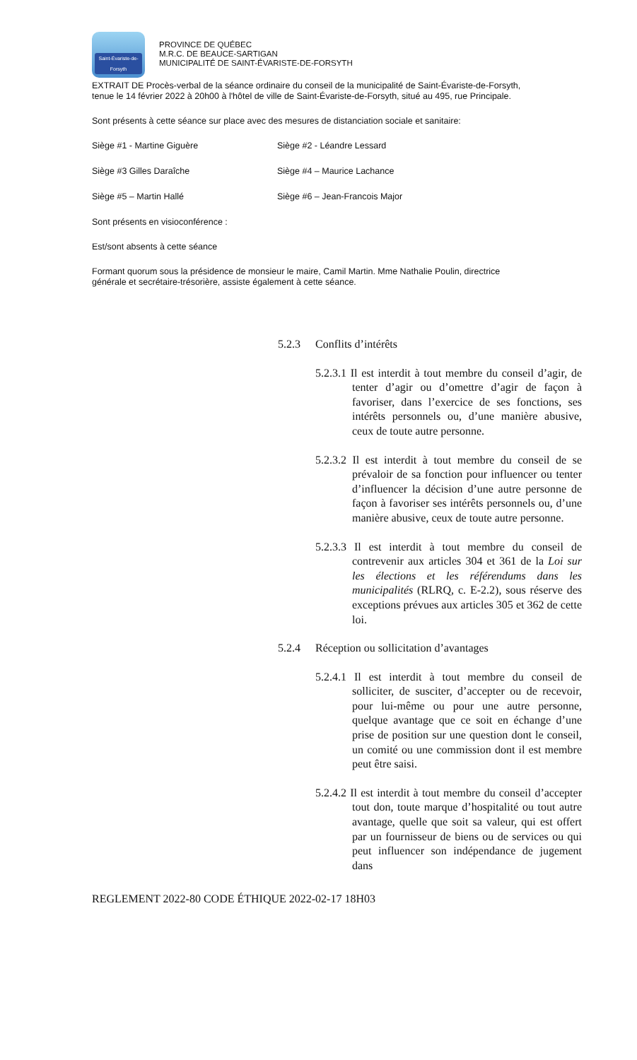Saint-Évariste-de-Forsyth
PROVINCE DE QUÉBEC
M.R.C. DE BEAUCE-SARTIGAN
MUNICIPALITÉ DE SAINT-ÉVARISTE-DE-FORSYTH
EXTRAIT DE Procès-verbal de la séance ordinaire du conseil de la municipalité de Saint-Évariste-de-Forsyth, tenue le 14 février 2022 à 20h00 à l'hôtel de ville de Saint-Évariste-de-Forsyth, situé au 495, rue Principale.
Sont présents à cette séance sur place avec des mesures de distanciation sociale et sanitaire:
Siège #1 - Martine Giguère
Siège #2 - Léandre Lessard
Siège #3 Gilles Daraîche
Siège #4 – Maurice Lachance
Siège #5 – Martin Hallé
Siège #6 – Jean-Francois Major
Sont présents en visioconférence :
Est/sont absents à cette séance
Formant quorum sous la présidence de monsieur le maire, Camil Martin. Mme Nathalie Poulin, directrice générale et secrétaire-trésorière, assiste également à cette séance.
5.2.3 Conflits d’intérêts
5.2.3.1 Il est interdit à tout membre du conseil d’agir, de tenter d’agir ou d’omettre d’agir de façon à favoriser, dans l’exercice de ses fonctions, ses intérêts personnels ou, d’une manière abusive, ceux de toute autre personne.
5.2.3.2 Il est interdit à tout membre du conseil de se prévaloir de sa fonction pour influencer ou tenter d’influencer la décision d’une autre personne de façon à favoriser ses intérêts personnels ou, d’une manière abusive, ceux de toute autre personne.
5.2.3.3 Il est interdit à tout membre du conseil de contrevenir aux articles 304 et 361 de la Loi sur les élections et les référendums dans les municipalités (RLRQ, c. E-2.2), sous réserve des exceptions prévues aux articles 305 et 362 de cette loi.
5.2.4 Réception ou sollicitation d’avantages
5.2.4.1 Il est interdit à tout membre du conseil de solliciter, de susciter, d’accepter ou de recevoir, pour lui-même ou pour une autre personne, quelque avantage que ce soit en échange d’une prise de position sur une question dont le conseil, un comité ou une commission dont il est membre peut être saisi.
5.2.4.2 Il est interdit à tout membre du conseil d’accepter tout don, toute marque d’hospitalité ou tout autre avantage, quelle que soit sa valeur, qui est offert par un fournisseur de biens ou de services ou qui peut influencer son indépendance de jugement dans
REGLEMENT 2022-80 CODE ÉTHIQUE 2022-02-17 18H03